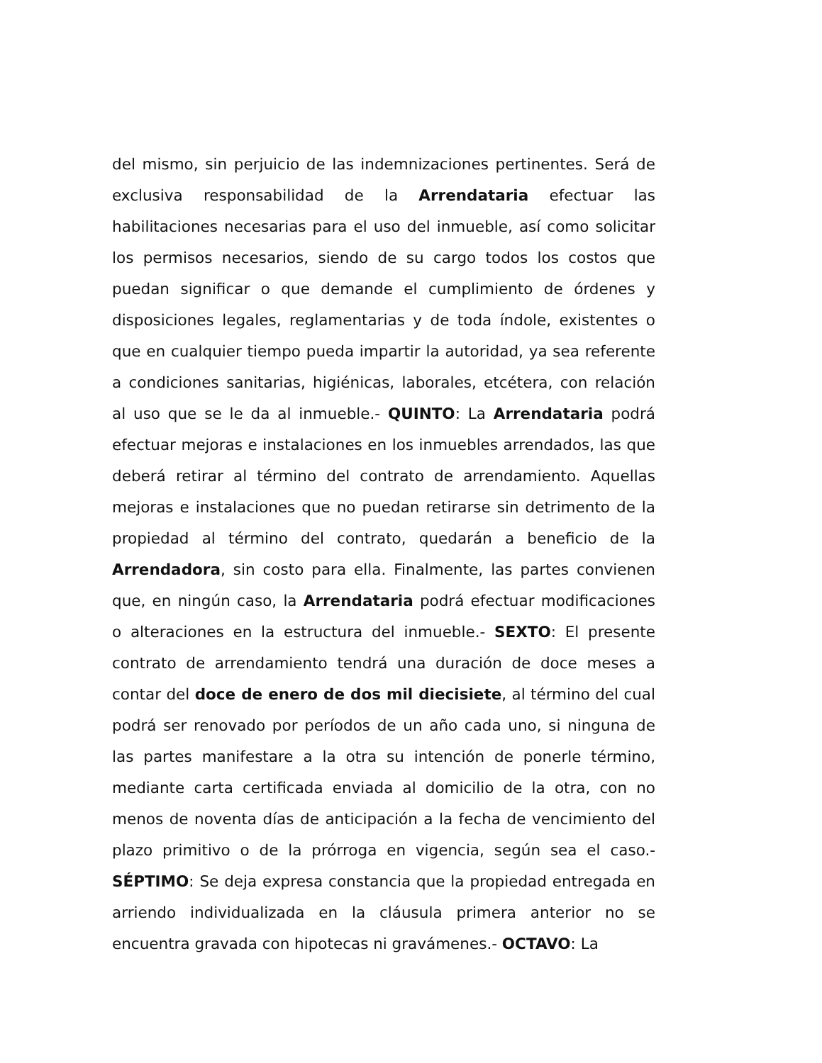del mismo, sin perjuicio de las indemnizaciones pertinentes. Será de exclusiva responsabilidad de la Arrendataria efectuar las habilitaciones necesarias para el uso del inmueble, así como solicitar los permisos necesarios, siendo de su cargo todos los costos que puedan significar o que demande el cumplimiento de órdenes y disposiciones legales, reglamentarias y de toda índole, existentes o que en cualquier tiempo pueda impartir la autoridad, ya sea referente a condiciones sanitarias, higiénicas, laborales, etcétera, con relación al uso que se le da al inmueble.- QUINTO: La Arrendataria podrá efectuar mejoras e instalaciones en los inmuebles arrendados, las que deberá retirar al término del contrato de arrendamiento. Aquellas mejoras e instalaciones que no puedan retirarse sin detrimento de la propiedad al término del contrato, quedarán a beneficio de la Arrendadora, sin costo para ella. Finalmente, las partes convienen que, en ningún caso, la Arrendataria podrá efectuar modificaciones o alteraciones en la estructura del inmueble.- SEXTO: El presente contrato de arrendamiento tendrá una duración de doce meses a contar del doce de enero de dos mil diecisiete, al término del cual podrá ser renovado por períodos de un año cada uno, si ninguna de las partes manifestare a la otra su intención de ponerle término, mediante carta certificada enviada al domicilio de la otra, con no menos de noventa días de anticipación a la fecha de vencimiento del plazo primitivo o de la prórroga en vigencia, según sea el caso.- SÉPTIMO: Se deja expresa constancia que la propiedad entregada en arriendo individualizada en la cláusula primera anterior no se encuentra gravada con hipotecas ni gravámenes.- OCTAVO: La